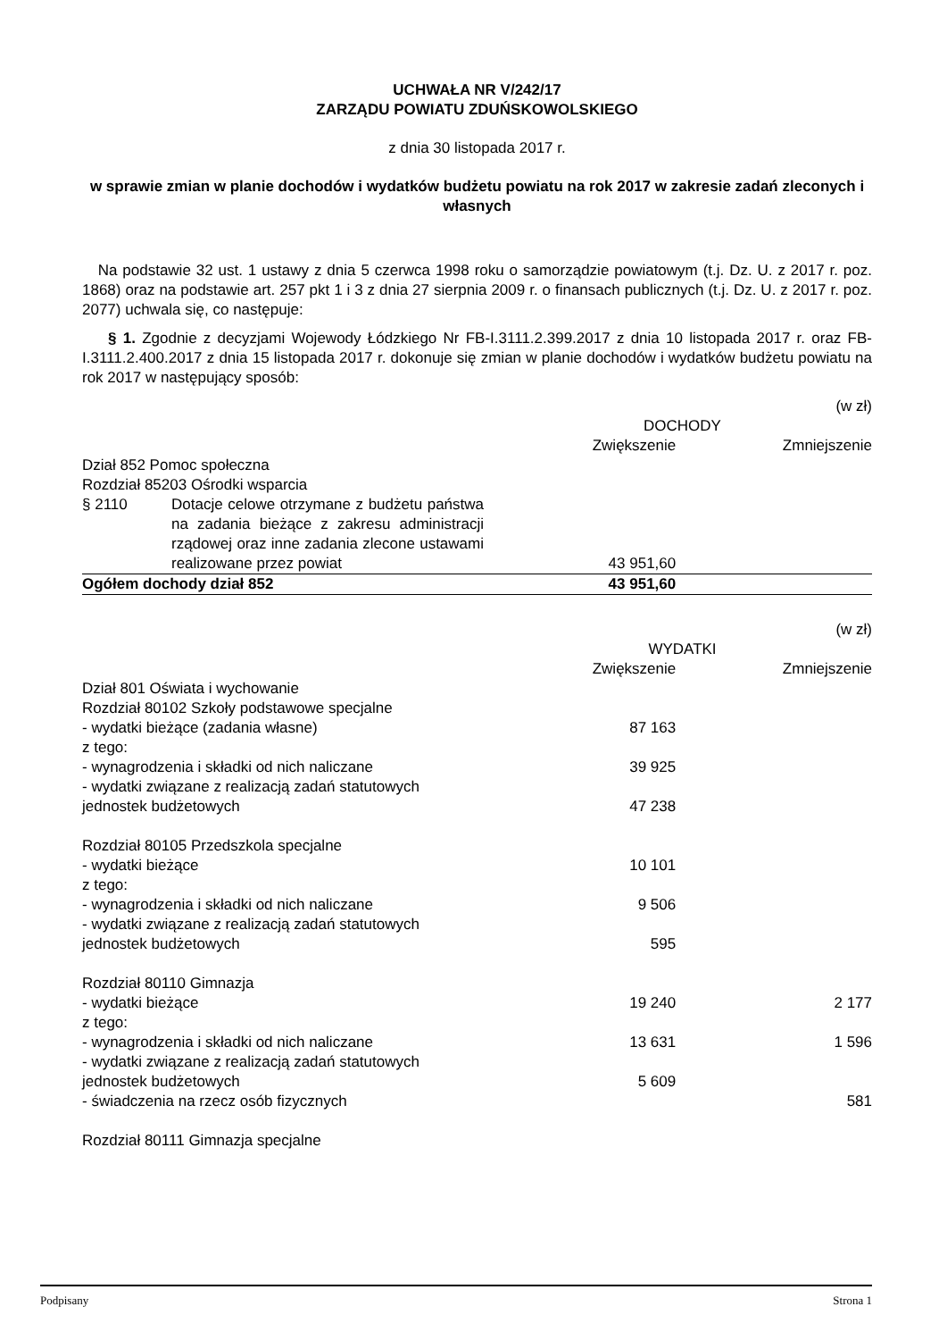UCHWAŁA NR V/242/17
ZARZĄDU POWIATU ZDUŃSKOWOLSKIEGO
z dnia 30 listopada 2017 r.
w sprawie zmian w planie dochodów i wydatków budżetu powiatu na rok 2017 w zakresie zadań zleconych i własnych
Na podstawie 32 ust. 1 ustawy z dnia 5 czerwca 1998 roku o samorządzie powiatowym (t.j. Dz. U. z 2017 r. poz. 1868) oraz na podstawie art. 257 pkt 1 i 3 z dnia 27 sierpnia 2009 r. o finansach publicznych (t.j. Dz. U. z 2017 r. poz. 2077) uchwala się, co następuje:
§ 1. Zgodnie z decyzjami Wojewody Łódzkiego Nr FB-I.3111.2.399.2017 z dnia 10 listopada 2017 r. oraz FB-I.3111.2.400.2017 z dnia 15 listopada 2017 r. dokonuje się zmian w planie dochodów i wydatków budżetu powiatu na rok 2017 w następujący sposób:
| (w zł) | | | |
| | | DOCHODY | |
| | | Zwiększenie | Zmniejszenie |
| Dział 852 Pomoc społeczna | | | |
| Rozdział 85203 Ośrodki wsparcia | | | |
| § 2110 | Dotacje celowe otrzymane z budżetu państwa na zadania bieżące z zakresu administracji rządowej oraz inne zadania zlecone ustawami realizowane przez powiat | 43 951,60 | |
| Ogółem dochody dział 852 | | 43 951,60 | |
| (w zł) | | |
| | WYDATKI | |
| | Zwiększenie | Zmniejszenie |
| Dział 801 Oświata i wychowanie | | |
| Rozdział 80102 Szkoły podstawowe specjalne | | |
| - wydatki bieżące (zadania własne) | 87 163 | |
| z tego: | | |
| - wynagrodzenia i składki od nich naliczane | 39 925 | |
| - wydatki związane z realizacją zadań statutowych jednostek budżetowych | 47 238 | |
| Rozdział 80105 Przedszkola specjalne | | |
| - wydatki bieżące | 10 101 | |
| z tego: | | |
| - wynagrodzenia i składki od nich naliczane | 9 506 | |
| - wydatki związane z realizacją zadań statutowych jednostek budżetowych | 595 | |
| Rozdział 80110 Gimnazja | | |
| - wydatki bieżące | 19 240 | 2 177 |
| z tego: | | |
| - wynagrodzenia i składki od nich naliczane | 13 631 | 1 596 |
| - wydatki związane z realizacją zadań statutowych jednostek budżetowych | 5 609 | |
| - świadczenia na rzecz osób fizycznych | | 581 |
| Rozdział 80111 Gimnazja specjalne | | |
Podpisany Strona 1